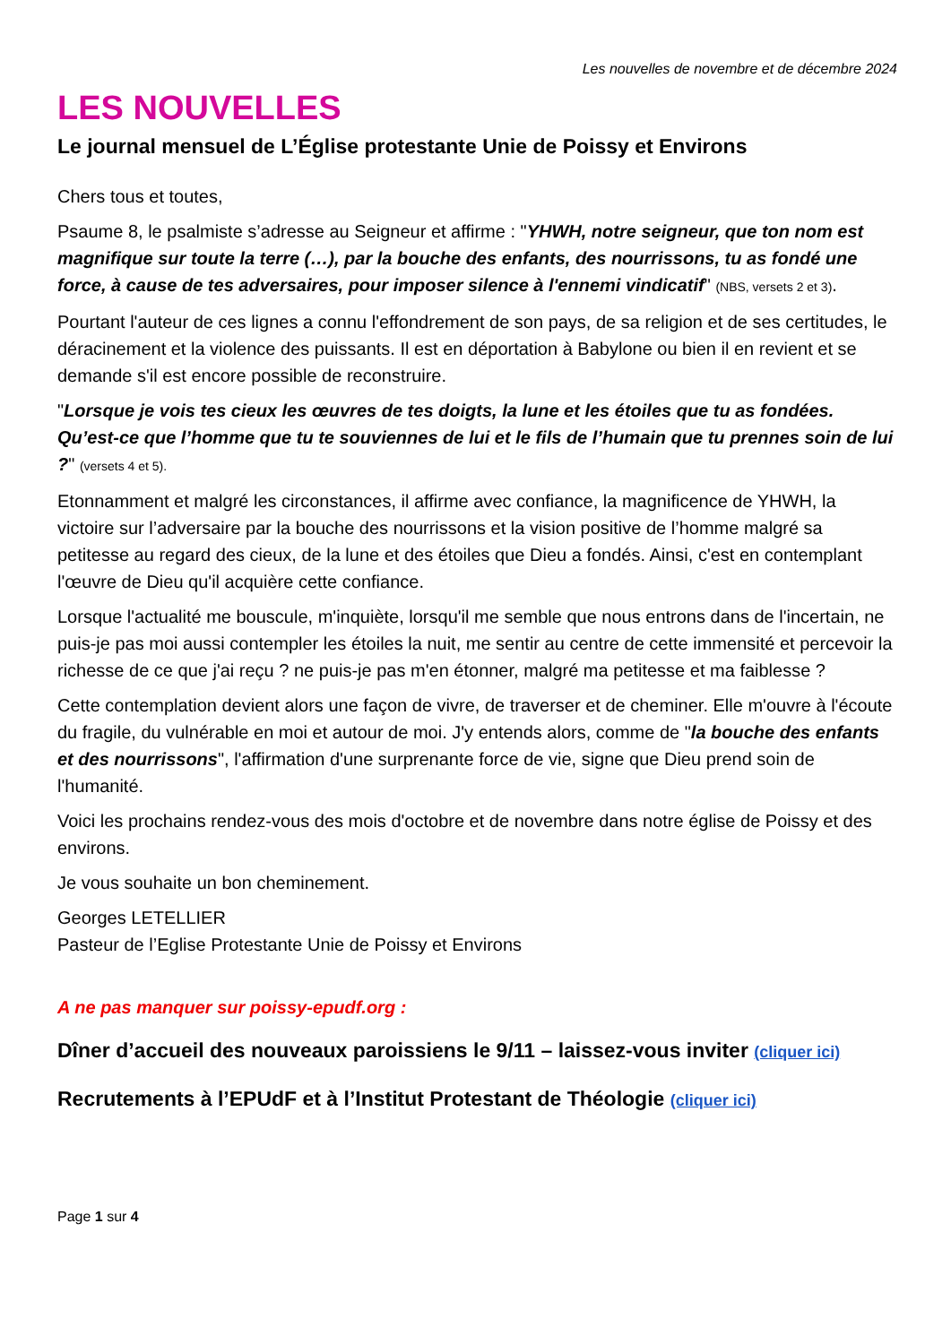Les nouvelles de novembre et de décembre 2024
LES NOUVELLES
Le journal mensuel de L’Église protestante Unie de Poissy et Environs
Chers tous et toutes,
Psaume 8, le psalmiste s’adresse au Seigneur et affirme : "YHWH, notre seigneur, que ton nom est magnifique sur toute la terre (…), par la bouche des enfants, des nourrissons, tu as fondé une force, à cause de tes adversaires, pour imposer silence à l'ennemi vindicatif" (NBS, versets 2 et 3).
Pourtant l'auteur de ces lignes a connu l'effondrement de son pays, de sa religion et de ses certitudes, le déracinement et la violence des puissants. Il est en déportation à Babylone ou bien il en revient et se demande s'il est encore possible de reconstruire.
"Lorsque je vois tes cieux les œuvres de tes doigts, la lune et les étoiles que tu as fondées. Qu’est-ce que l’homme que tu te souviennes de lui et le fils de l’humain que tu prennes soin de lui ?" (versets 4 et 5).
Etonnamment et malgré les circonstances, il affirme avec confiance, la magnificence de YHWH, la victoire sur l’adversaire par la bouche des nourrissons et la vision positive de l’homme malgré sa petitesse au regard des cieux, de la lune et des étoiles que Dieu a fondés. Ainsi, c'est en contemplant l'œuvre de Dieu qu'il acquière cette confiance.
Lorsque l'actualité me bouscule, m'inquiète, lorsqu'il me semble que nous entrons dans de l'incertain, ne puis-je pas moi aussi contempler les étoiles la nuit, me sentir au centre de cette immensité et percevoir la richesse de ce que j'ai reçu ? ne puis-je pas m'en étonner, malgré ma petitesse et ma faiblesse ?
Cette contemplation devient alors une façon de vivre, de traverser et de cheminer. Elle m'ouvre à l'écoute du fragile, du vulnérable en moi et autour de moi. J'y entends alors, comme de "la bouche des enfants et des nourrissons", l'affirmation d'une surprenante force de vie, signe que Dieu prend soin de l'humanité.
Voici les prochains rendez-vous des mois d'octobre et de novembre dans notre église de Poissy et des environs.
Je vous souhaite un bon cheminement.
Georges LETELLIER
Pasteur de l’Eglise Protestante Unie de Poissy et Environs
A ne pas manquer sur poissy-epudf.org :
Dîner d’accueil des nouveaux paroissiens le 9/11 – laissez-vous inviter (cliquer ici)
Recrutements à l’EPUdF et à l’Institut Protestant de Théologie (cliquer ici)
Page 1 sur 4